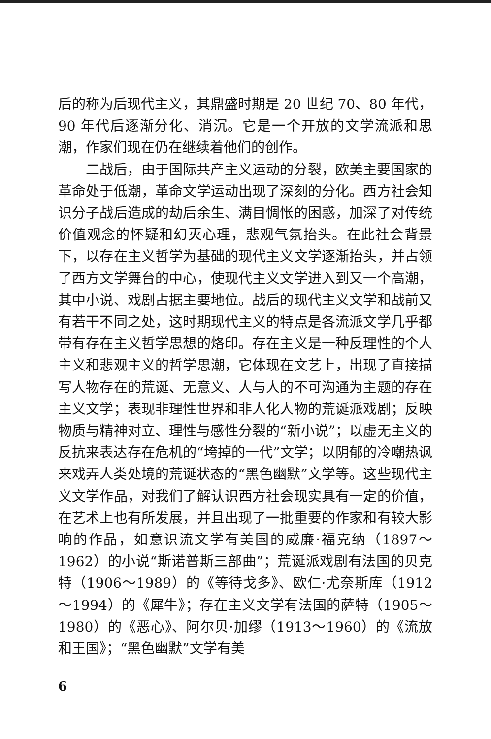后的称为后现代主义，其鼎盛时期是 20 世纪 70、80 年代，90 年代后逐渐分化、消沉。它是一个开放的文学流派和思潮，作家们现在仍在继续着他们的创作。
二战后，由于国际共产主义运动的分裂，欧美主要国家的革命处于低潮，革命文学运动出现了深刻的分化。西方社会知识分子战后造成的劫后余生、满目惆怅的困惑，加深了对传统价值观念的怀疑和幻灭心理，悲观气氛抬头。在此社会背景下，以存在主义哲学为基础的现代主义文学逐渐抬头，并占领了西方文学舞台的中心，使现代主义文学进入到又一个高潮，其中小说、戏剧占据主要地位。战后的现代主义文学和战前又有若干不同之处，这时期现代主义的特点是各流派文学几乎都带有存在主义哲学思想的烙印。存在主义是一种反理性的个人主义和悲观主义的哲学思潮，它体现在文艺上，出现了直接描写人物存在的荒诞、无意义、人与人的不可沟通为主题的存在主义文学；表现非理性世界和非人化人物的荒诞派戏剧；反映物质与精神对立、理性与感性分裂的“新小说”；以虚无主义的反抗来表达存在危机的“垮掉的一代”文学；以阴郁的冷嘲热讽来戏弄人类处境的荒诞状态的“黑色幽默”文学等。这些现代主义文学作品，对我们了解认识西方社会现实具有一定的价值，在艺术上也有所发展，并且出现了一批重要的作家和有较大影响的作品，如意识流文学有美国的威廉·福克纳（1897～1962）的小说“斯诺普斯三部曲”；荒诞派戏剧有法国的贝克特（1906～1989）的《等待戈多》、欧仁·尤奈斯库（1912～1994）的《犀牛》；存在主义文学有法国的萨特（1905～1980）的《恶心》、阿尔贝·加缪（1913～1960）的《流放和王国》；“黑色幽默”文学有美
6